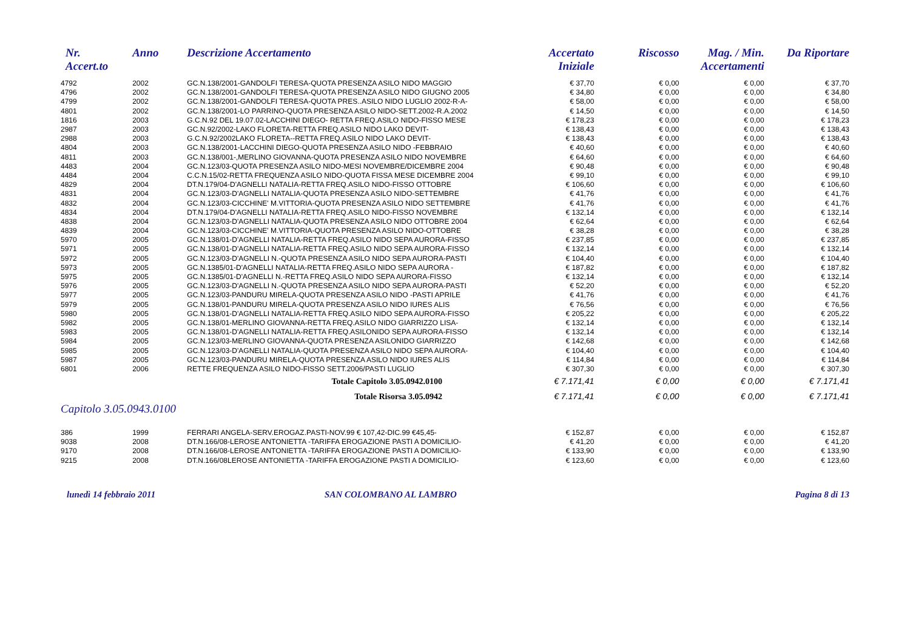| Nr. Accert.to | Anno | Descrizione Accertamento | Accertato Iniziale | Riscosso | Mag. / Min. Accertamenti | Da Riportare |
| --- | --- | --- | --- | --- | --- | --- |
| 4792 | 2002 | GC.N.138/2001-GANDOLFI TERESA-QUOTA PRESENZA ASILO NIDO MAGGIO | € 37,70 | € 0,00 | € 0,00 | € 37,70 |
| 4796 | 2002 | GC.N.138/2001-GANDOLFI TERESA-QUOTA PRESENZA ASILO NIDO GIUGNO 2005 | € 34,80 | € 0,00 | € 0,00 | € 34,80 |
| 4799 | 2002 | GC.N.138/2001-GANDOLFI TERESA-QUOTA PRES..ASILO NIDO LUGLIO 2002-R-A- | € 58,00 | € 0,00 | € 0,00 | € 58,00 |
| 4801 | 2002 | GC.N.138/2001-LO PARRINO-QUOTA PRESENZA ASILO NIDO-SETT.2002-R.A.2002 | € 14,50 | € 0,00 | € 0,00 | € 14,50 |
| 1816 | 2003 | G.C.N.92 DEL 19.07.02-LACCHINI DIEGO- RETTA FREQ.ASILO NIDO-FISSO MESE | € 178,23 | € 0,00 | € 0,00 | € 178,23 |
| 2987 | 2003 | GC.N.92/2002-LAKO FLORETA-RETTA FREQ.ASILO NIDO LAKO DEVIT- | € 138,43 | € 0,00 | € 0,00 | € 138,43 |
| 2988 | 2003 | G.C.N.92/2002LAKO FLORETA--RETTA FREQ.ASILO NIDO LAKO DEVIT- | € 138,43 | € 0,00 | € 0,00 | € 138,43 |
| 4804 | 2003 | GC.N.138/2001-LACCHINI DIEGO-QUOTA PRESENZA ASILO NIDO -FEBBRAIO | € 40,60 | € 0,00 | € 0,00 | € 40,60 |
| 4811 | 2003 | GC.N.138/001-,MERLINO GIOVANNA-QUOTA PRESENZA ASILO NIDO NOVEMBRE | € 64,60 | € 0,00 | € 0,00 | € 64,60 |
| 4483 | 2004 | GC.N.123/03-QUOTA PRESENZA ASILO NIDO-MESI NOVEMBRE/DICEMBRE 2004 | € 90,48 | € 0,00 | € 0,00 | € 90,48 |
| 4484 | 2004 | C.C.N.15/02-RETTA FREQUENZA ASILO NIDO-QUOTA FISSA MESE DICEMBRE 2004 | € 99,10 | € 0,00 | € 0,00 | € 99,10 |
| 4829 | 2004 | DT.N.179/04-D'AGNELLI NATALIA-RETTA FREQ.ASILO NIDO-FISSO OTTOBRE | € 106,60 | € 0,00 | € 0,00 | € 106,60 |
| 4831 | 2004 | GC.N.123/03-D'AGNELLI NATALIA-QUOTA PRESENZA ASILO NIDO-SETTEMBRE | € 41,76 | € 0,00 | € 0,00 | € 41,76 |
| 4832 | 2004 | GC.N.123/03-CICCHINE' M.VITTORIA-QUOTA PRESENZA ASILO NIDO SETTEMBRE | € 41,76 | € 0,00 | € 0,00 | € 41,76 |
| 4834 | 2004 | DT.N.179/04-D'AGNELLI NATALIA-RETTA FREQ.ASILO NIDO-FISSO NOVEMBRE | € 132,14 | € 0,00 | € 0,00 | € 132,14 |
| 4838 | 2004 | GC.N.123/03-D'AGNELLI NATALIA-QUOTA PRESENZA ASILO NIDO OTTOBRE 2004 | € 62,64 | € 0,00 | € 0,00 | € 62,64 |
| 4839 | 2004 | GC.N.123/03-CICCHINE' M.VITTORIA-QUOTA PRESENZA ASILO NIDO-OTTOBRE | € 38,28 | € 0,00 | € 0,00 | € 38,28 |
| 5970 | 2005 | GC.N.138/01-D'AGNELLI NATALIA-RETTA FREQ.ASILO NIDO SEPA AURORA-FISSO | € 237,85 | € 0,00 | € 0,00 | € 237,85 |
| 5971 | 2005 | GC.N.138/01-D'AGNELLI NATALIA-RETTA FREQ.ASILO NIDO SEPA AURORA-FISSO | € 132,14 | € 0,00 | € 0,00 | € 132,14 |
| 5972 | 2005 | GC.N.123/03-D'AGNELLI N.-QUOTA PRESENZA ASILO NIDO SEPA AURORA-PASTI | € 104,40 | € 0,00 | € 0,00 | € 104,40 |
| 5973 | 2005 | GC.N.1385/01-D'AGNELLI NATALIA-RETTA FREQ.ASILO NIDO SEPA AURORA - | € 187,82 | € 0,00 | € 0,00 | € 187,82 |
| 5975 | 2005 | GC.N.1385/01-D'AGNELLI N.-RETTA FREQ.ASILO NIDO SEPA AURORA-FISSO | € 132,14 | € 0,00 | € 0,00 | € 132,14 |
| 5976 | 2005 | GC.N.123/03-D'AGNELLI N.-QUOTA PRESENZA ASILO NIDO SEPA AURORA-PASTI | € 52,20 | € 0,00 | € 0,00 | € 52,20 |
| 5977 | 2005 | GC.N.123/03-PANDURU MIRELA-QUOTA PRESENZA ASILO NIDO -PASTI APRILE | € 41,76 | € 0,00 | € 0,00 | € 41,76 |
| 5979 | 2005 | GC.N.138/01-PANDURU MIRELA-QUOTA PRESENZA ASILO NIDO IURES ALIS | € 76,56 | € 0,00 | € 0,00 | € 76,56 |
| 5980 | 2005 | GC.N.138/01-D'AGNELLI NATALIA-RETTA FREQ.ASILO NIDO SEPA AURORA-FISSO | € 205,22 | € 0,00 | € 0,00 | € 205,22 |
| 5982 | 2005 | GC.N.138/01-MERLINO GIOVANNA-RETTA FREQ.ASILO NIDO GIARRIZZO LISA- | € 132,14 | € 0,00 | € 0,00 | € 132,14 |
| 5983 | 2005 | GC.N.138/01-D'AGNELLI NATALIA-RETTA FREQ.ASILONIDO SEPA AURORA-FISSO | € 132,14 | € 0,00 | € 0,00 | € 132,14 |
| 5984 | 2005 | GC.N.123/03-MERLINO GIOVANNA-QUOTA PRESENZA ASILONIDO GIARRIZZO | € 142,68 | € 0,00 | € 0,00 | € 142,68 |
| 5985 | 2005 | GC.N.123/03-D'AGNELLI NATALIA-QUOTA PRESENZA ASILO NIDO SEPA AURORA- | € 104,40 | € 0,00 | € 0,00 | € 104,40 |
| 5987 | 2005 | GC.N.123/03-PANDURU MIRELA-QUOTA PRESENZA ASILO NIDO IURES ALIS | € 114,84 | € 0,00 | € 0,00 | € 114,84 |
| 6801 | 2006 | RETTE FREQUENZA ASILO NIDO-FISSO SETT.2006/PASTI LUGLIO | € 307,30 | € 0,00 | € 0,00 | € 307,30 |
| Totale Capitolo 3.05.0942.0100 | | | € 7.171,41 | € 0,00 | € 0,00 | € 7.171,41 |
| Totale Risorsa 3.05.0942 | | | € 7.171,41 | € 0,00 | € 0,00 | € 7.171,41 |
| Capitolo 3.05.0943.0100 | | | | | | |
| 386 | 1999 | FERRARI ANGELA-SERV.EROGAZ.PASTI-NOV.99 € 107,42-DIC.99 €45,45- | € 152,87 | € 0,00 | € 0,00 | € 152,87 |
| 9038 | 2008 | DT.N.166/08-LEROSE ANTONIETTA -TARIFFA EROGAZIONE PASTI A DOMICILIO- | € 41,20 | € 0,00 | € 0,00 | € 41,20 |
| 9170 | 2008 | DT.N.166/08-LEROSE ANTONIETTA -TARIFFA EROGAZIONE PASTI A DOMICILIO- | € 133,90 | € 0,00 | € 0,00 | € 133,90 |
| 9215 | 2008 | DT.N.166/08LEROSE ANTONIETTA -TARIFFA EROGAZIONE PASTI A DOMICILIO- | € 123,60 | € 0,00 | € 0,00 | € 123,60 |
lunedì 14 febbraio 2011 SAN COLOMBANO AL LAMBRO Pagina 8 di 13